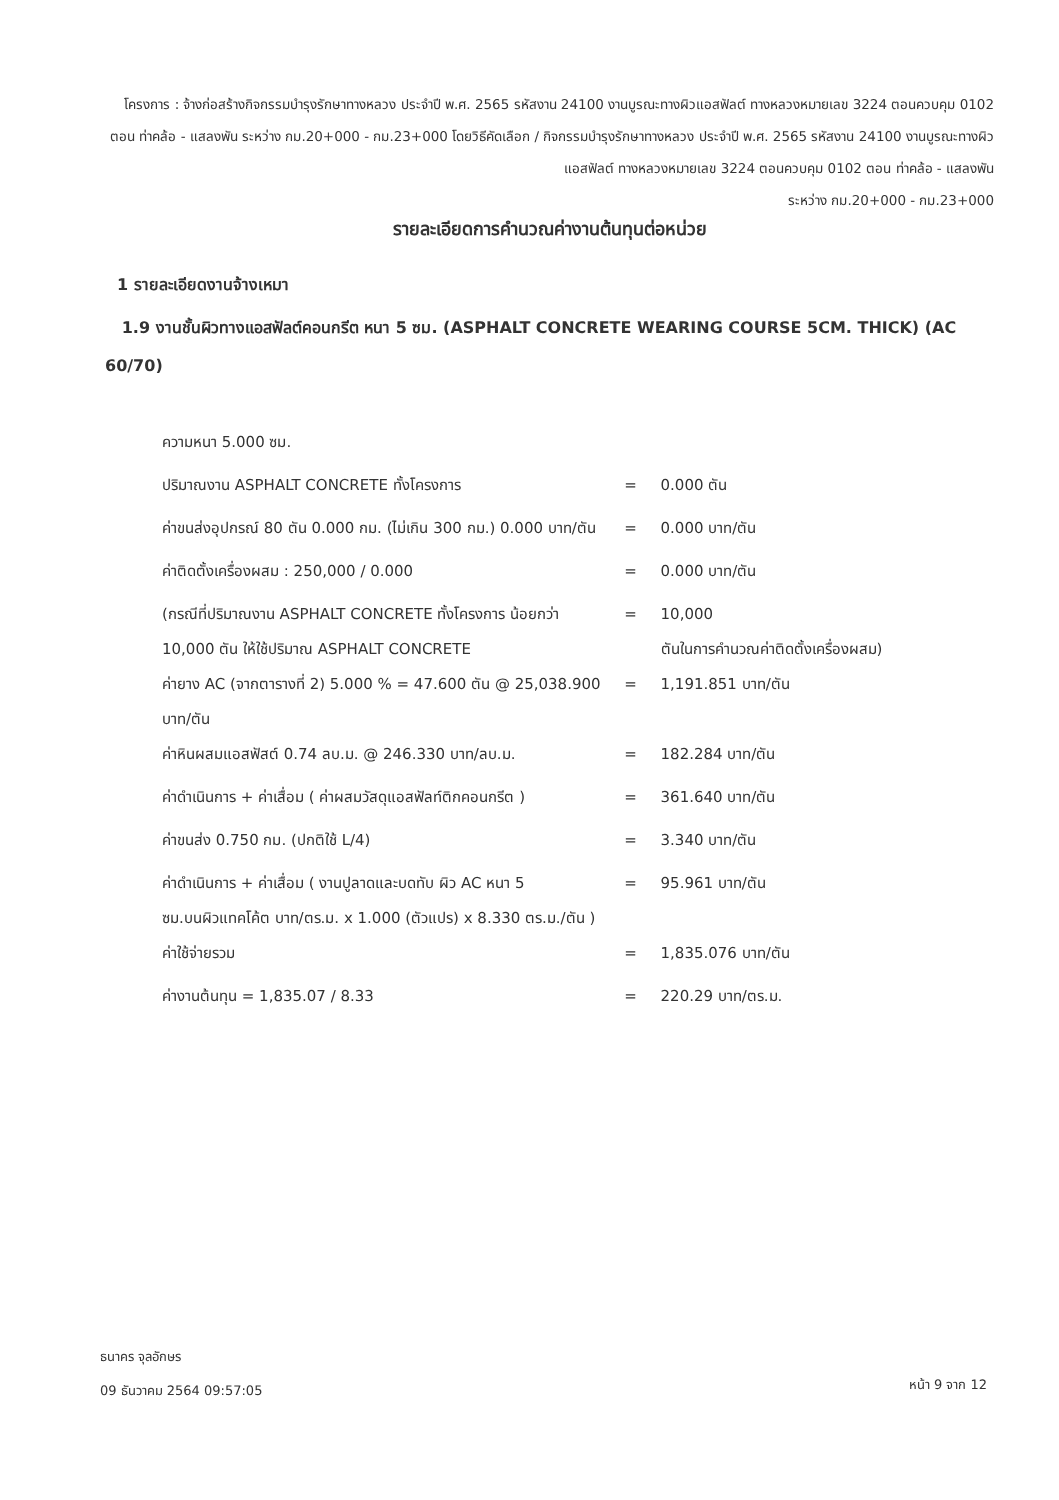โครงการ : จ้างก่อสร้างกิจกรรมบำรุงรักษาทางหลวง ประจำปี พ.ศ. 2565 รหัสงาน 24100 งานบูรณะทางผิวแอสฟัลต์ ทางหลวงหมายเลข 3224 ตอนควบคุม 0102 ตอน ท่าคล้อ - แสลงพัน ระหว่าง กม.20+000 - กม.23+000 โดยวิธีคัดเลือก / กิจกรรมบำรุงรักษาทางหลวง ประจำปี พ.ศ. 2565 รหัสงาน 24100 งานบูรณะทางผิวแอสฟัลต์ ทางหลวงหมายเลข 3224 ตอนควบคุม 0102 ตอน ท่าคล้อ - แสลงพัน
ระหว่าง กม.20+000 - กม.23+000
รายละเอียดการคำนวณค่างานต้นทุนต่อหน่วย
1 รายละเอียดงานจ้างเหมา
1.9 งานชั้นผิวทางแอสฟัลต์คอนกรีต หนา 5 ซม. (ASPHALT CONCRETE WEARING COURSE 5CM. THICK) (AC 60/70)
| ความหนา 5.000 ซม. | | |
| ปริมาณงาน ASPHALT CONCRETE ทั้งโครงการ | = | 0.000 ตัน |
| ค่าขนส่งอุปกรณ์ 80 ตัน 0.000 กม. (ไม่เกิน 300 กม.) 0.000 บาท/ตัน | = | 0.000 บาท/ตัน |
| ค่าติดตั้งเครื่องผสม : 250,000 / 0.000 | = | 0.000 บาท/ตัน |
| (กรณีที่ปริมาณงาน ASPHALT CONCRETE ทั้งโครงการ น้อยกว่า 10,000 ตัน ให้ใช้ปริมาณ ASPHALT CONCRETE | = | 10,000 ตันในการคำนวณค่าติดตั้งเครื่องผสม) |
| ค่ายาง AC (จากตารางที่ 2) 5.000 % = 47.600 ตัน @ 25,038.900 บาท/ตัน | = | 1,191.851 บาท/ตัน |
| ค่าหินผสมแอสฟัสต์ 0.74 ลบ.ม. @ 246.330 บาท/ลบ.ม. | = | 182.284 บาท/ตัน |
| ค่าดำเนินการ + ค่าเสื่อม ( ค่าผสมวัสดุแอสฟัลท์ติกคอนกรีต ) | = | 361.640 บาท/ตัน |
| ค่าขนส่ง 0.750 กม. (ปกติใช้ L/4) | = | 3.340 บาท/ตัน |
| ค่าดำเนินการ + ค่าเสื่อม ( งานปูลาดและบดทับ ผิว AC หนา 5 ซม.บนผิวแทคโค้ต บาท/ตร.ม. x 1.000 (ตัวแปร) x 8.330 ตร.ม./ตัน ) | = | 95.961 บาท/ตัน |
| ค่าใช้จ่ายรวม | = | 1,835.076 บาท/ตัน |
| ค่างานต้นทุน = 1,835.07 / 8.33 | = | 220.29 บาท/ตร.ม. |
ธนาคร จุลอักษร
09 ธันวาคม 2564 09:57:05
หน้า 9 จาก 12